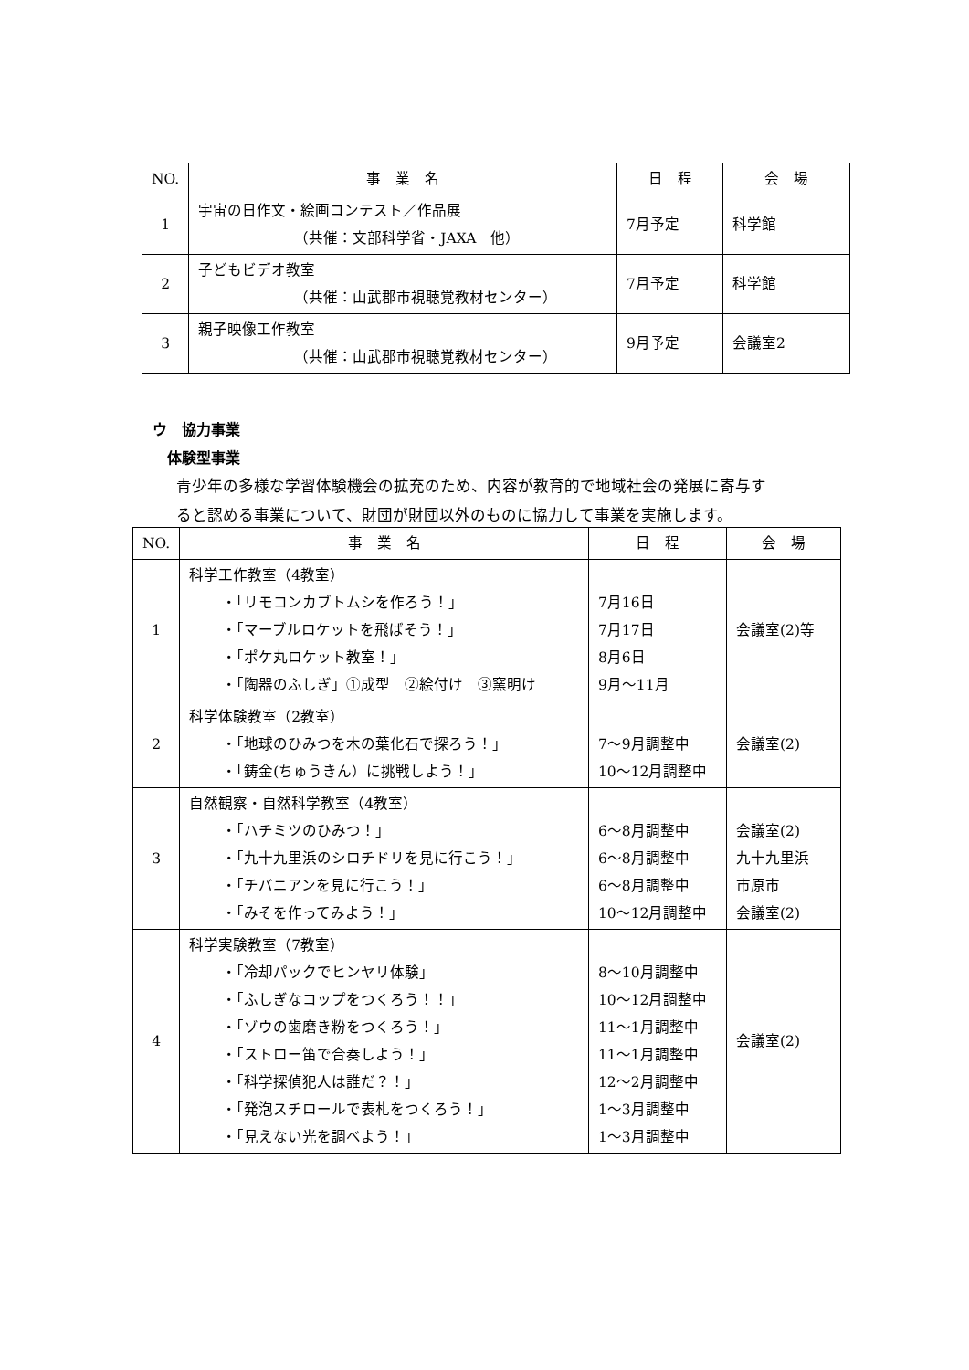| NO. | 事 業 名 | 日 程 | 会 場 |
| --- | --- | --- | --- |
| 1 | 宇宙の日作文・絵画コンテスト／作品展 （共催：文部科学省・JAXA 他） | 7月予定 | 科学館 |
| 2 | 子どもビデオ教室 （共催：山武郡市視聴覚教材センター） | 7月予定 | 科学館 |
| 3 | 親子映像工作教室 （共催：山武郡市視聴覚教材センター） | 9月予定 | 会議室2 |
ウ　協力事業
体験型事業
青少年の多様な学習体験機会の拡充のため、内容が教育的で地域社会の発展に寄与す
ると認める事業について、財団が財団以外のものに協力して事業を実施します。
| NO. | 事 業 名 | 日 程 | 会 場 |
| --- | --- | --- | --- |
| 1 | 科学工作教室（4教室） ・「リモコンカブトムシを作ろう！」 ・「マーブルロケットを飛ばそう！」 ・「ポケ丸ロケット教室！」 ・「陶器のふしぎ」①成型 ②絵付け ③窯明け | 7月16日 7月17日 8月6日 9月～11月 | 会議室(2)等 |
| 2 | 科学体験教室（2教室） ・「地球のひみつを木の葉化石で探ろう！」 ・「鋳金(ちゅうきん）に挑戦しよう！」 | 7～9月調整中 10～12月調整中 | 会議室(2) |
| 3 | 自然観察・自然科学教室（4教室） ・「ハチミツのひみつ！」 ・「九十九里浜のシロチドリを見に行こう！」 ・「チバニアンを見に行こう！」 ・「みそを作ってみよう！」 | 6～8月調整中 6～8月調整中 6～8月調整中 10～12月調整中 | 会議室(2) 九十九里浜 市原市 会議室(2) |
| 4 | 科学実験教室（7教室） ・「冷却パックでヒンヤリ体験」 ・「ふしぎなコップをつくろう！！」 ・「ゾウの歯磨き粉をつくろう！」 ・「ストロー笛で合奏しよう！」 ・「科学探偵犯人は誰だ？！」 ・「発泡スチロールで表札をつくろう！」 ・「見えない光を調べよう！」 | 8～10月調整中 10～12月調整中 11～1月調整中 11～1月調整中 12～2月調整中 1～3月調整中 1～3月調整中 | 会議室(2) |